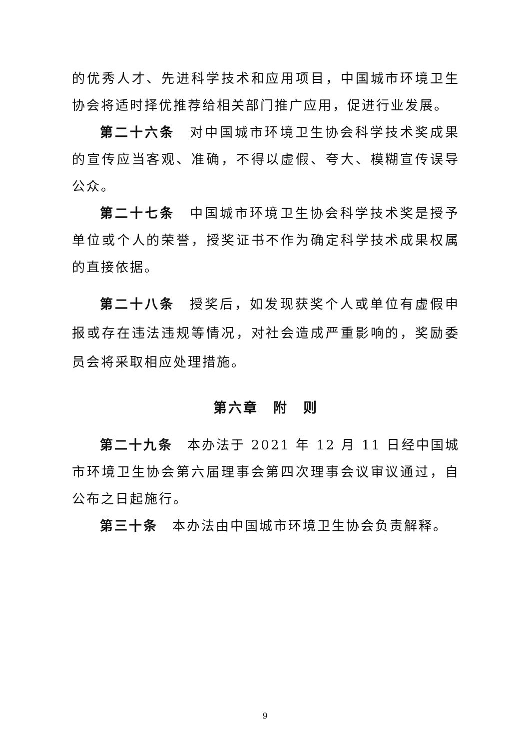的优秀人才、先进科学技术和应用项目，中国城市环境卫生协会将适时择优推荐给相关部门推广应用，促进行业发展。
第二十六条　对中国城市环境卫生协会科学技术奖成果的宣传应当客观、准确，不得以虚假、夸大、模糊宣传误导公众。
第二十七条　中国城市环境卫生协会科学技术奖是授予单位或个人的荣誉，授奖证书不作为确定科学技术成果权属的直接依据。
第二十八条　授奖后，如发现获奖个人或单位有虚假申报或存在违法违规等情况，对社会造成严重影响的，奖励委员会将采取相应处理措施。
第六章　附　则
第二十九条　本办法于 2021 年 12 月 11 日经中国城市环境卫生协会第六届理事会第四次理事会议审议通过，自公布之日起施行。
第三十条　本办法由中国城市环境卫生协会负责解释。
9